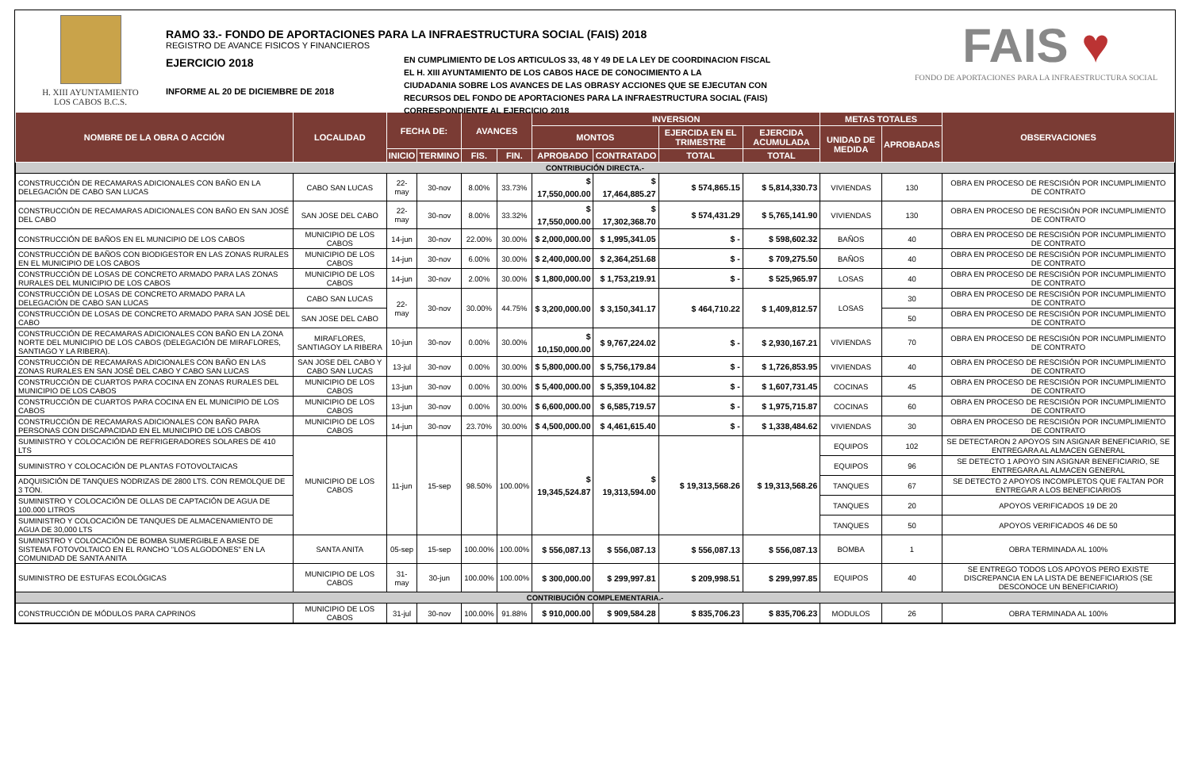H. XIII AYUNTAMIENTO
LOS CABOS B.C.S.
RAMO 33.- FONDO DE APORTACIONES PARA LA INFRAESTRUCTURA SOCIAL (FAIS) 2018
REGISTRO DE AVANCE FISICOS Y FINANCIEROS
EJERCICIO 2018
INFORME AL 20 DE DICIEMBRE DE 2018
EN CUMPLIMIENTO DE LOS ARTICULOS 33, 48 Y 49 DE LA LEY DE COORDINACION FISCAL
EL H. XIII AYUNTAMIENTO DE LOS CABOS HACE DE CONOCIMIENTO A LA
CIUDADANIA SOBRE LOS AVANCES DE LAS OBRASY ACCIONES QUE SE EJECUTAN CON
RECURSOS DEL FONDO DE APORTACIONES PARA LA INFRAESTRUCTURA SOCIAL (FAIS)
CORRESPONDIENTE AL EJERCICIO 2018
FAIS ♥
FONDO DE APORTACIONES PARA LA INFRAESTRUCTURA SOCIAL
| NOMBRE DE LA OBRA O ACCIÓN | LOCALIDAD | FECHA DE: | | AVANCES | | INVERSION | | | | METAS TOTALES | | OBSERVACIONES |
| --- | --- | --- | --- | --- | --- | --- | --- | --- | --- | --- | --- | --- |
| | | | | | | MONTOS | | EJERCIDA EN EL TRIMESTRE | EJERCIDA ACUMULADA | UNIDAD DE MEDIDA | APROBADAS | |
| | | INICIO | TERMINO | FIS. | FIN. | APROBADO | CONTRATADO | TOTAL | TOTAL | | | |
| CONTRIBUCIÓN DIRECTA.- | | | | | | | | | | | | |
| CONSTRUCCIÓN DE RECAMARAS ADICIONALES CON BAÑO EN LA DELEGACIÓN DE CABO SAN LUCAS | CABO SAN LUCAS | 22-may | 30-nov | 8.00% | 33.73% | $ 17,550,000.00 | $ 17,464,885.27 | $ 574,865.15 | $ 5,814,330.73 | VIVIENDAS | 130 | OBRA EN PROCESO DE RESCISIÓN POR INCUMPLIMIENTO DE CONTRATO |
| CONSTRUCCIÓN DE RECAMARAS ADICIONALES CON BAÑO EN SAN JOSÉ DEL CABO | SAN JOSE DEL CABO | 22-may | 30-nov | 8.00% | 33.32% | $ 17,550,000.00 | $ 17,302,368.70 | $ 574,431.29 | $ 5,765,141.90 | VIVIENDAS | 130 | OBRA EN PROCESO DE RESCISIÓN POR INCUMPLIMIENTO DE CONTRATO |
| CONSTRUCCIÓN DE BAÑOS EN EL MUNICIPIO DE LOS CABOS | MUNICIPIO DE LOS CABOS | 14-jun | 30-nov | 22.00% | 30.00% | $ 2,000,000.00 | $ 1,995,341.05 | $ - | $ 598,602.32 | BAÑOS | 40 | OBRA EN PROCESO DE RESCISIÓN POR INCUMPLIMIENTO DE CONTRATO |
| CONSTRUCCIÓN DE BAÑOS CON BIODIGESTOR EN LAS ZONAS RURALES EN EL MUNICIPIO DE LOS CABOS | MUNICIPIO DE LOS CABOS | 14-jun | 30-nov | 6.00% | 30.00% | $ 2,400,000.00 | $ 2,364,251.68 | $ - | $ 709,275.50 | BAÑOS | 40 | OBRA EN PROCESO DE RESCISIÓN POR INCUMPLIMIENTO DE CONTRATO |
| CONSTRUCCIÓN DE LOSAS DE CONCRETO ARMADO PARA LAS ZONAS RURALES DEL MUNICIPIO DE LOS CABOS | MUNICIPIO DE LOS CABOS | 14-jun | 30-nov | 2.00% | 30.00% | $ 1,800,000.00 | $ 1,753,219.91 | $ - | $ 525,965.97 | LOSAS | 40 | OBRA EN PROCESO DE RESCISIÓN POR INCUMPLIMIENTO DE CONTRATO |
| CONSTRUCCIÓN DE LOSAS DE CONCRETO ARMADO PARA LA DELEGACIÓN DE CABO SAN LUCAS | CABO SAN LUCAS | 22-may | 30-nov | 30.00% | 44.75% | $ 3,200,000.00 | $ 3,150,341.17 | $ 464,710.22 | $ 1,409,812.57 | LOSAS | 30 | OBRA EN PROCESO DE RESCISIÓN POR INCUMPLIMIENTO DE CONTRATO |
| CONSTRUCCIÓN DE LOSAS DE CONCRETO ARMADO PARA SAN JOSÉ DEL CABO | SAN JOSE DEL CABO | | | | | | | | | | 50 | OBRA EN PROCESO DE RESCISIÓN POR INCUMPLIMIENTO DE CONTRATO |
| CONSTRUCCIÓN DE RECAMARAS ADICIONALES CON BAÑO EN LA ZONA NORTE DEL MUNICIPIO DE LOS CABOS (DELEGACIÓN DE MIRAFLORES, SANTIAGO Y LA RIBERA). | MIRAFLORES, SANTIAGOY LA RIBERA | 10-jun | 30-nov | 0.00% | 30.00% | $ 10,150,000.00 | $ 9,767,224.02 | $ - | $ 2,930,167.21 | VIVIENDAS | 70 | OBRA EN PROCESO DE RESCISIÓN POR INCUMPLIMIENTO DE CONTRATO |
| CONSTRUCCIÓN DE RECAMARAS ADICIONALES CON BAÑO EN LAS ZONAS RURALES EN SAN JOSÉ DEL CABO Y CABO SAN LUCAS | SAN JOSE DEL CABO Y CABO SAN LUCAS | 13-jul | 30-nov | 0.00% | 30.00% | $ 5,800,000.00 | $ 5,756,179.84 | $ - | $ 1,726,853.95 | VIVIENDAS | 40 | OBRA EN PROCESO DE RESCISIÓN POR INCUMPLIMIENTO DE CONTRATO |
| CONSTRUCCIÓN DE CUARTOS PARA COCINA EN ZONAS RURALES DEL MUNICIPIO DE LOS CABOS | MUNICIPIO DE LOS CABOS | 13-jun | 30-nov | 0.00% | 30.00% | $ 5,400,000.00 | $ 5,359,104.82 | $ - | $ 1,607,731.45 | COCINAS | 45 | OBRA EN PROCESO DE RESCISIÓN POR INCUMPLIMIENTO DE CONTRATO |
| CONSTRUCCIÓN DE CUARTOS PARA COCINA EN EL MUNICIPIO DE LOS CABOS | MUNICIPIO DE LOS CABOS | 13-jun | 30-nov | 0.00% | 30.00% | $ 6,600,000.00 | $ 6,585,719.57 | $ - | $ 1,975,715.87 | COCINAS | 60 | OBRA EN PROCESO DE RESCISIÓN POR INCUMPLIMIENTO DE CONTRATO |
| CONSTRUCCIÓN DE RECAMARAS ADICIONALES CON BAÑO PARA PERSONAS CON DISCAPACIDAD EN EL MUNICIPIO DE LOS CABOS | MUNICIPIO DE LOS CABOS | 14-jun | 30-nov | 23.70% | 30.00% | $ 4,500,000.00 | $ 4,461,615.40 | $ - | $ 1,338,484.62 | VIVIENDAS | 30 | OBRA EN PROCESO DE RESCISIÓN POR INCUMPLIMIENTO DE CONTRATO |
| SUMINISTRO Y COLOCACIÓN DE REFRIGERADORES SOLARES DE 410 LTS | MUNICIPIO DE LOS CABOS | 11-jun | 15-sep | 98.50% | 100.00% | $ 19,345,524.87 | $ 19,313,594.00 | $ 19,313,568.26 | $ 19,313,568.26 | EQUIPOS | 102 | SE DETECTARON 2 APOYOS SIN ASIGNAR BENEFICIARIO, SE ENTREGARA AL ALMACEN GENERAL |
| SUMINISTRO Y COLOCACIÓN DE PLANTAS FOTOVOLTAICAS | | | | | | | | | | EQUIPOS | 96 | SE DETECTO 1 APOYO SIN ASIGNAR BENEFICIARIO, SE ENTREGARA AL ALMACEN GENERAL |
| ADQUISICIÓN DE TANQUES NODRIZAS DE 2800 LTS. CON REMOLQUE DE 3 TON. | | | | | | | | | | TANQUES | 67 | SE DETECTO 2 APOYOS INCOMPLETOS QUE FALTAN POR ENTREGAR A LOS BENEFICIARIOS |
| SUMINISTRO Y COLOCACIÓN DE OLLAS DE CAPTACIÓN DE AGUA DE 100.000 LITROS | | | | | | | | | | TANQUES | 20 | APOYOS VERIFICADOS 19 DE 20 |
| SUMINISTRO Y COLOCACIÓN DE TANQUES DE ALMACENAMIENTO DE AGUA DE 30,000 LTS | | | | | | | | | | TANQUES | 50 | APOYOS VERIFICADOS 46 DE 50 |
| SUMINISTRO Y COLOCACIÓN DE BOMBA SUMERGIBLE A BASE DE SISTEMA FOTOVOLTAICO EN EL RANCHO "LOS ALGODONES" EN LA COMUNIDAD DE SANTA ANITA | SANTA ANITA | 05-sep | 15-sep | 100.00% | 100.00% | $ 556,087.13 | $ 556,087.13 | $ 556,087.13 | $ 556,087.13 | BOMBA | 1 | OBRA TERMINADA AL 100% |
| SUMINISTRO DE ESTUFAS ECOLÓGICAS | MUNICIPIO DE LOS CABOS | 31-may | 30-jun | 100.00% | 100.00% | $ 300,000.00 | $ 299,997.81 | $ 209,998.51 | $ 299,997.85 | EQUIPOS | 40 | SE ENTREGO TODOS LOS APOYOS PERO EXISTE DISCREPANCIA EN LA LISTA DE BENEFICIARIOS (SE DESCONOCE UN BENEFICIARIO) |
| CONTRIBUCIÓN COMPLEMENTARIA.- | | | | | | | | | | | | |
| CONSTRUCCIÓN DE MÓDULOS PARA CAPRINOS | MUNICIPIO DE LOS CABOS | 31-jul | 30-nov | 100.00% | 91.88% | $ 910,000.00 | $ 909,584.28 | $ 835,706.23 | $ 835,706.23 | MODULOS | 26 | OBRA TERMINADA AL 100% |